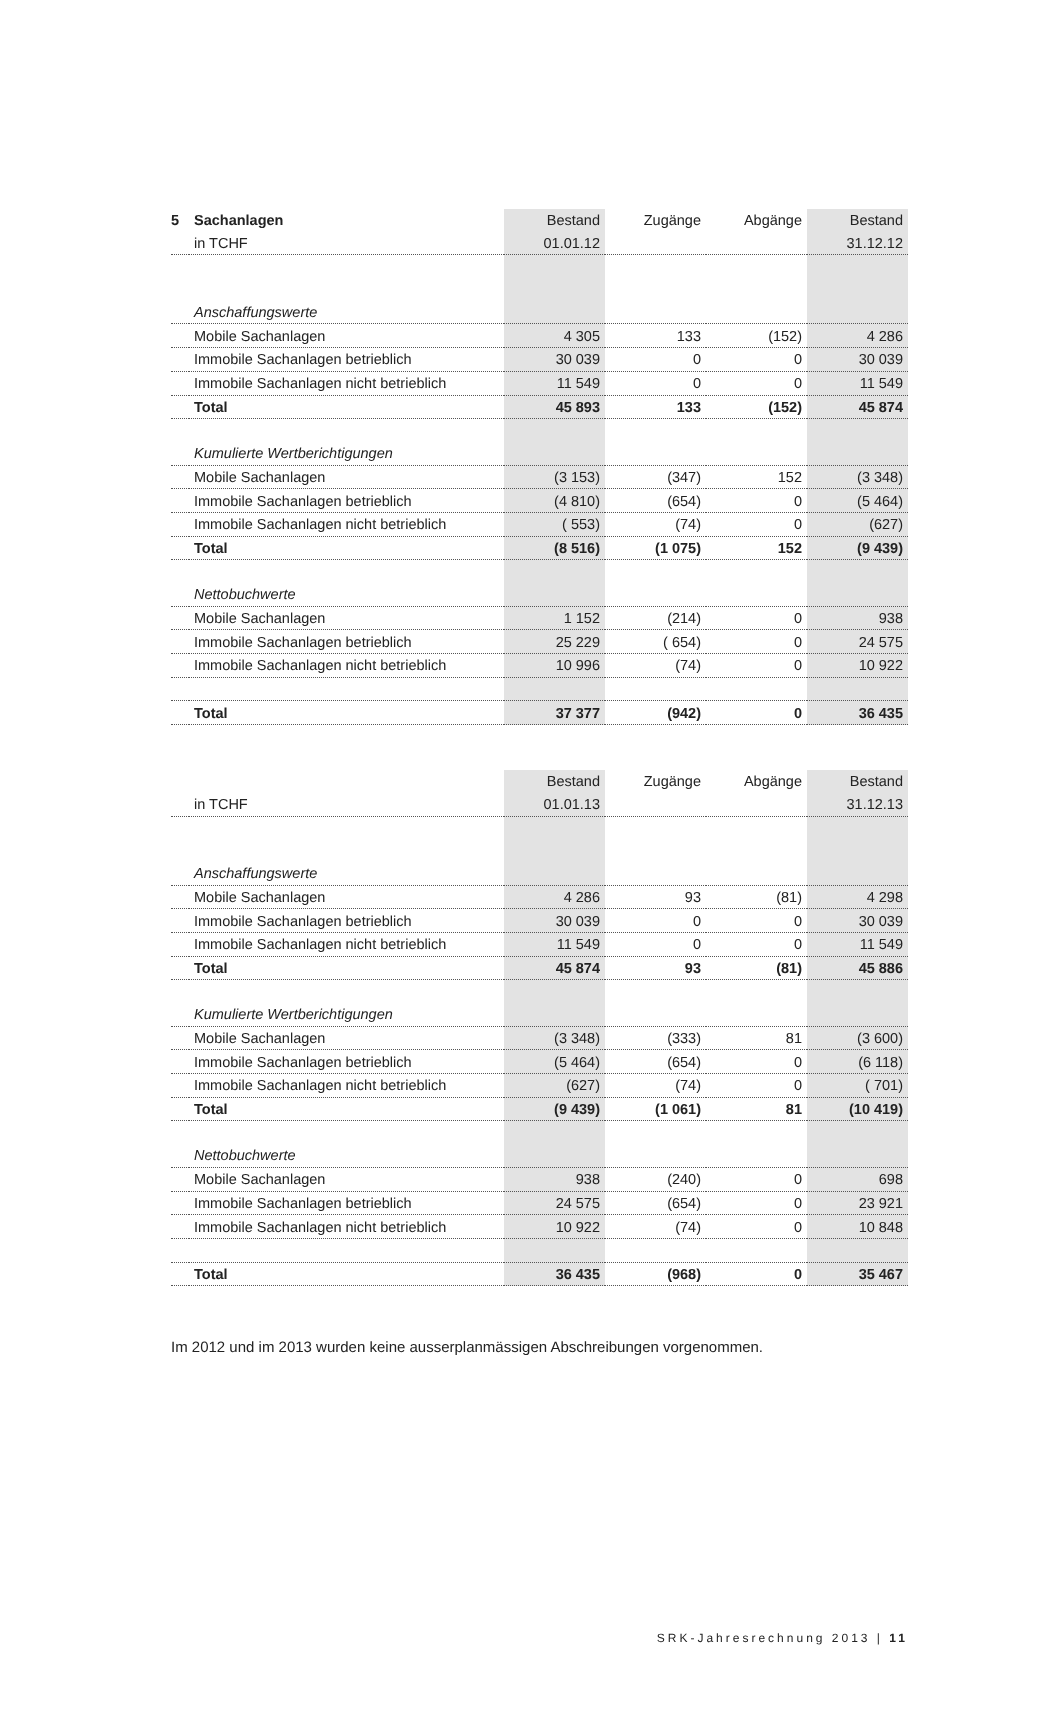| 5 | Sachanlagen | Bestand | Zugänge | Abgänge | Bestand |
| | in TCHF | 01.01.12 | | | 31.12.12 |
| | Anschaffungswerte | | | | |
| | Mobile Sachanlagen | 4 305 | 133 | (152) | 4 286 |
| | Immobile Sachanlagen betrieblich | 30 039 | 0 | 0 | 30 039 |
| | Immobile Sachanlagen nicht betrieblich | 11 549 | 0 | 0 | 11 549 |
| | Total | 45 893 | 133 | (152) | 45 874 |
| | Kumulierte Wertberichtigungen | | | | |
| | Mobile Sachanlagen | (3 153) | (347) | 152 | (3 348) |
| | Immobile Sachanlagen betrieblich | (4 810) | (654) | 0 | (5 464) |
| | Immobile Sachanlagen nicht betrieblich | ( 553) | (74) | 0 | (627) |
| | Total | (8 516) | (1 075) | 152 | (9 439) |
| | Nettobuchwerte | | | | |
| | Mobile Sachanlagen | 1 152 | (214) | 0 | 938 |
| | Immobile Sachanlagen betrieblich | 25 229 | ( 654) | 0 | 24 575 |
| | Immobile Sachanlagen nicht betrieblich | 10 996 | (74) | 0 | 10 922 |
| | Total | 37 377 | (942) | 0 | 36 435 |
| | | Bestand | Zugänge | Abgänge | Bestand |
| | in TCHF | 01.01.13 | | | 31.12.13 |
| | Anschaffungswerte | | | | |
| | Mobile Sachanlagen | 4 286 | 93 | (81) | 4 298 |
| | Immobile Sachanlagen betrieblich | 30 039 | 0 | 0 | 30 039 |
| | Immobile Sachanlagen nicht betrieblich | 11 549 | 0 | 0 | 11 549 |
| | Total | 45 874 | 93 | (81) | 45 886 |
| | Kumulierte Wertberichtigungen | | | | |
| | Mobile Sachanlagen | (3 348) | (333) | 81 | (3 600) |
| | Immobile Sachanlagen betrieblich | (5 464) | (654) | 0 | (6 118) |
| | Immobile Sachanlagen nicht betrieblich | (627) | (74) | 0 | ( 701) |
| | Total | (9 439) | (1 061) | 81 | (10 419) |
| | Nettobuchwerte | | | | |
| | Mobile Sachanlagen | 938 | (240) | 0 | 698 |
| | Immobile Sachanlagen betrieblich | 24 575 | (654) | 0 | 23 921 |
| | Immobile Sachanlagen nicht betrieblich | 10 922 | (74) | 0 | 10 848 |
| | Total | 36 435 | (968) | 0 | 35 467 |
Im 2012 und im 2013 wurden keine ausserplanmässigen Abschreibungen vorgenommen.
SRK-Jahresrechnung 2013 | 11